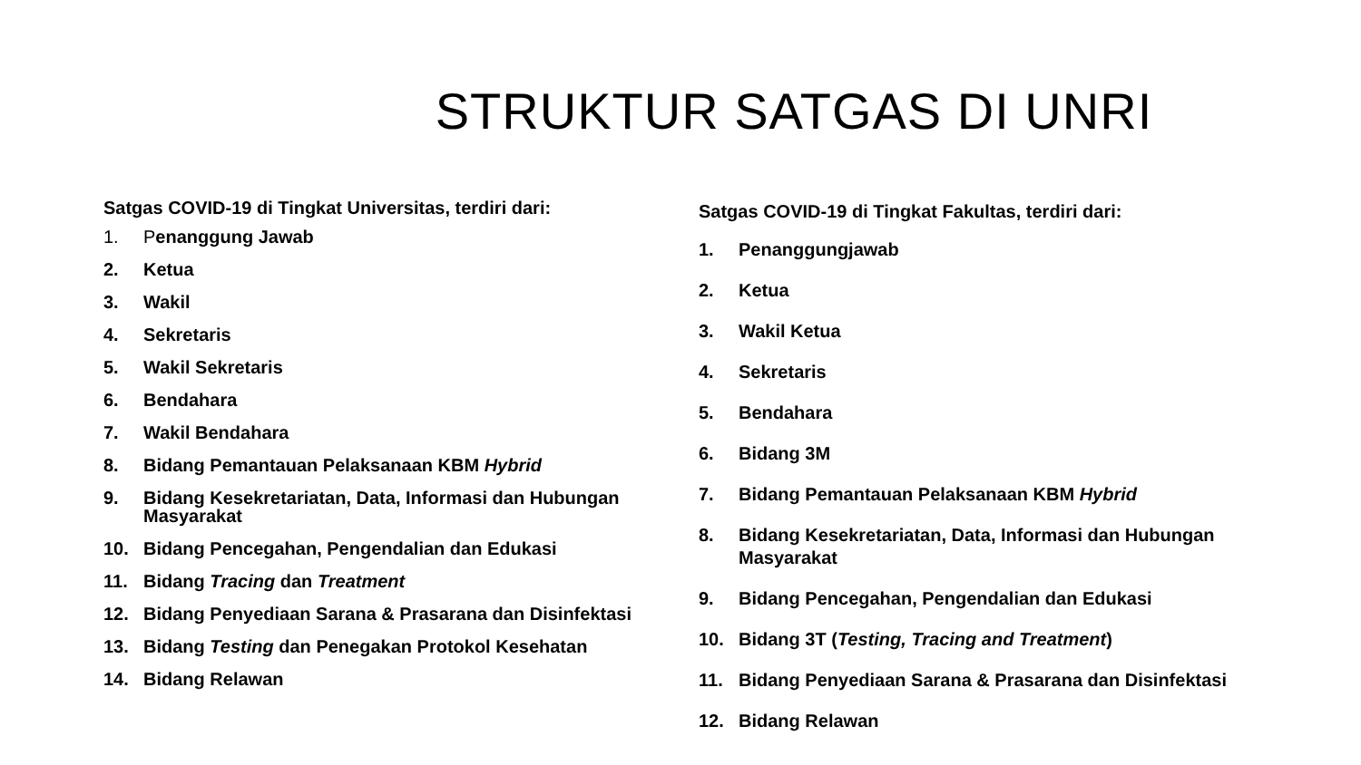STRUKTUR SATGAS DI UNRI
Satgas COVID-19 di Tingkat Universitas, terdiri dari:
1. Penanggung Jawab
2. Ketua
3. Wakil
4. Sekretaris
5. Wakil Sekretaris
6. Bendahara
7. Wakil Bendahara
8. Bidang Pemantauan Pelaksanaan KBM Hybrid
9. Bidang Kesekretariatan, Data, Informasi dan Hubungan Masyarakat
10. Bidang Pencegahan, Pengendalian dan Edukasi
11. Bidang Tracing dan Treatment
12. Bidang Penyediaan Sarana & Prasarana dan Disinfektasi
13. Bidang Testing dan Penegakan Protokol Kesehatan
14. Bidang Relawan
Satgas COVID-19 di Tingkat Fakultas, terdiri dari:
1. Penanggungjawab
2. Ketua
3. Wakil Ketua
4. Sekretaris
5. Bendahara
6. Bidang 3M
7. Bidang Pemantauan Pelaksanaan KBM Hybrid
8. Bidang Kesekretariatan, Data, Informasi dan Hubungan Masyarakat
9. Bidang Pencegahan, Pengendalian dan Edukasi
10. Bidang 3T (Testing, Tracing and Treatment)
11. Bidang Penyediaan Sarana & Prasarana dan Disinfektasi
12. Bidang Relawan